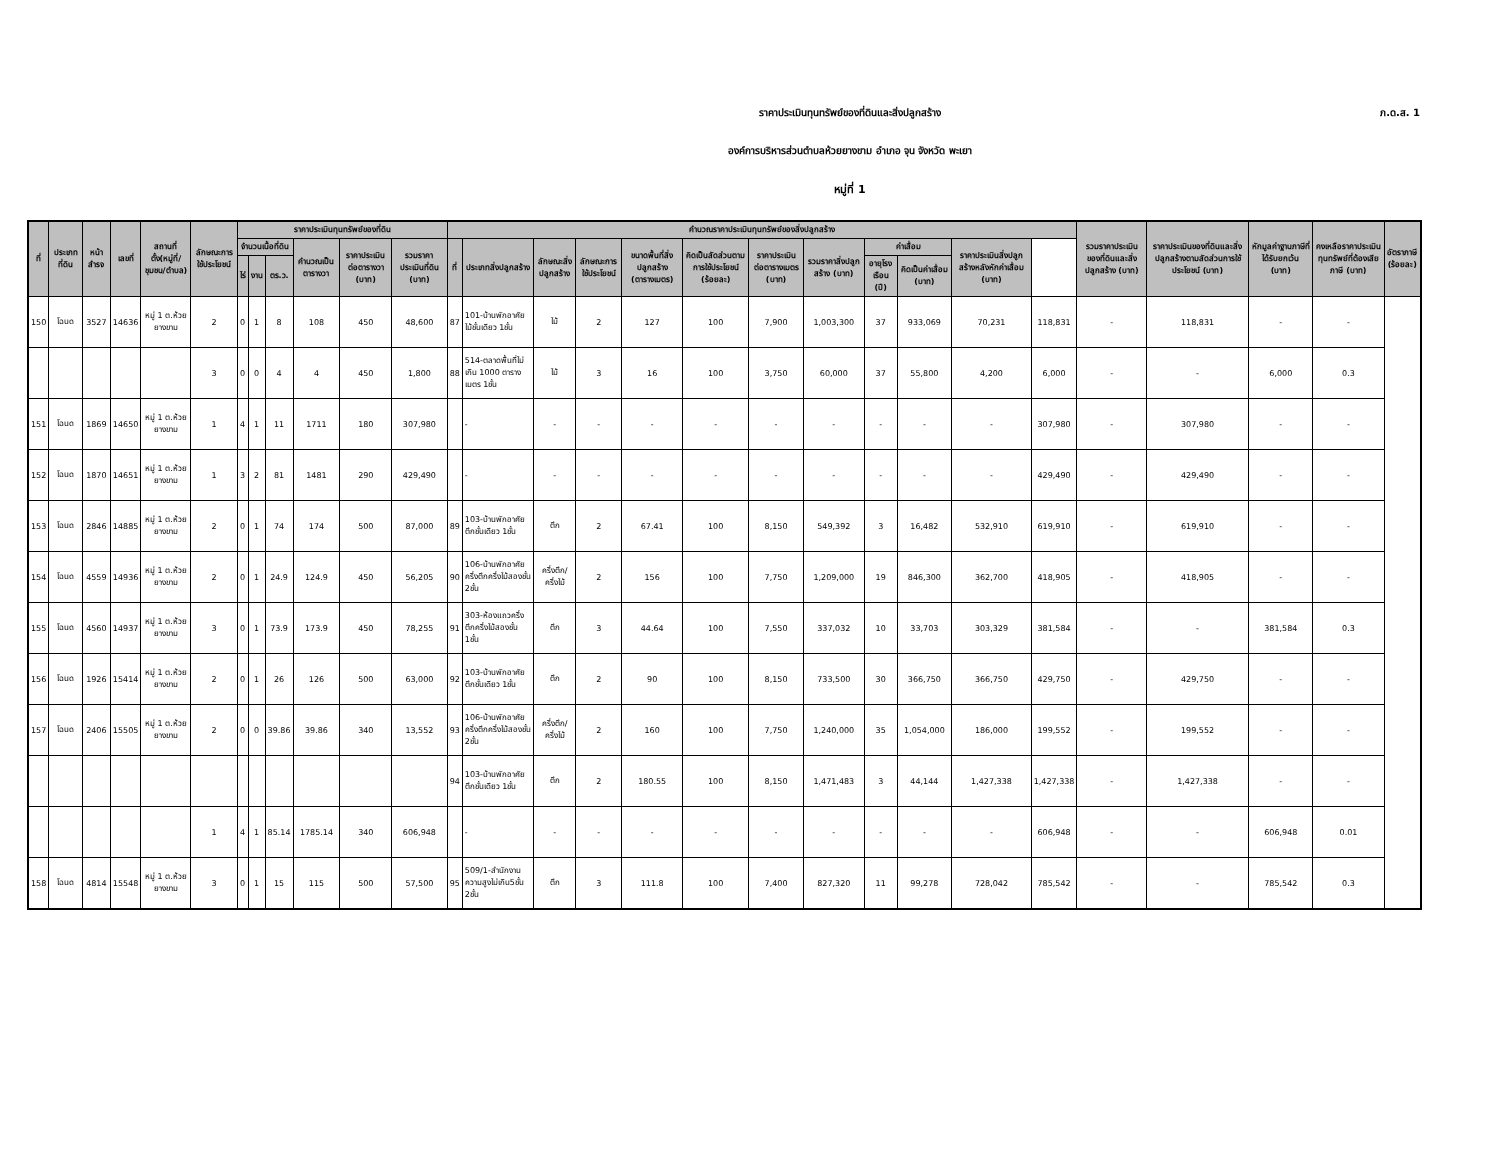ภ.ด.ส. 1
ราคาประเมินทุนทรัพย์ของที่ดินและสิ่งปลูกสร้าง
องค์การบริหารส่วนตำบลห้วยยางขาม อำเภอ จุน จังหวัด พะเยา
หมู่ที่ 1
| ที่ | ประเภทที่ดิน | หน้าสำรจ | เลขที่ | สถานที่ตั้ง(หมู่ที่/ชุมชน/ตำบล) | ลักษณะการใช้ประโยชน์ | ราคาประเมินทุนทรัพย์ของที่ดิน | | | | | | คำนวณราคาประเมินทุนทรัพย์ของสิ่งปลูกสร้าง | | | | | | | | | | | | รวมราคาประเมินของที่ดินและสิ่งปลูกสร้าง (บาท) | ราคาประเมินของที่ดินและสิ่งปลูกสร้างตามสัดส่วนการใช้ประโยชน์ (บาท) | หักมูลค่าฐานภาษีที่ได้รับยกเว้น (บาท) | คงเหลือราคาประเมินทุนทรัพย์ที่ต้องเสียภาษี (บาท) | อัตราภาษี (ร้อยละ) |
| --- | --- | --- | --- | --- | --- | --- | --- | --- | --- | --- | --- | --- | --- | --- | --- | --- | --- | --- | --- | --- | --- | --- | --- | --- | --- | --- | --- | --- |
| | | | | | | จำนวนเนื้อที่ดิน | | | คำนวณเป็นตารางวา | ราคาประเมินต่อตารางวา (บาท) | รวมราคาประเมินที่ดิน (บาท) | ที่ | ประเภทสิ่งปลูกสร้าง | ลักษณะสิ่งปลูกสร้าง | ลักษณะการใช้ประโยชน์ | ขนาดพื้นที่สิ่งปลูกสร้าง (ตารางเมตร) | คิดเป็นสัดส่วนตามการใช้ประโยชน์ (ร้อยละ) | ราคาประเมินต่อตารางเมตร (บาท) | รวมราคาสิ่งปลูกสร้าง (บาท) | ค่าเสื่อม | | ราคาประเมินสิ่งปลูกสร้างหลังหักค่าเสื่อม (บาท) | | | | | | |
| | | | | | | ไร่ | งาน | ตร.ว. | | | | | | | | | | | | อายุโรงเรือน (ปี) | คิดเป็นค่าเสื่อม (บาท) | | | | | | | |
| 150 | โฉนด | 3527 | 14636 | หมู่ 1 ต.ห้วยยางขาม | 2 | 0 | 1 | 8 | 108 | 450 | 48,600 | 87 | 101-บ้านพักอาศัยไม้ชั้นเดียว 1ชั้น | ไม้ | 2 | 127 | 100 | 7,900 | 1,003,300 | 37 | 933,069 | 70,231 | 118,831 | - | 118,831 | - | - | |
| | | | | | 3 | 0 | 0 | 4 | 4 | 450 | 1,800 | 88 | 514-ตลาดพื้นที่ไม่เกิน 1000 ตารางเมตร 1ชั้น | ไม้ | 3 | 16 | 100 | 3,750 | 60,000 | 37 | 55,800 | 4,200 | 6,000 | - | - | 6,000 | 0.3 | |
| 151 | โฉนด | 1869 | 14650 | หมู่ 1 ต.ห้วยยางขาม | 1 | 4 | 1 | 11 | 1711 | 180 | 307,980 | | - | - | - | - | - | - | - | - | - | - | 307,980 | - | 307,980 | - | - | |
| 152 | โฉนด | 1870 | 14651 | หมู่ 1 ต.ห้วยยางขาม | 1 | 3 | 2 | 81 | 1481 | 290 | 429,490 | | - | - | - | - | - | - | - | - | - | - | 429,490 | - | 429,490 | - | - | |
| 153 | โฉนด | 2846 | 14885 | หมู่ 1 ต.ห้วยยางขาม | 2 | 0 | 1 | 74 | 174 | 500 | 87,000 | 89 | 103-บ้านพักอาศัยตึกชั้นเดียว 1ชั้น | ตึก | 2 | 67.41 | 100 | 8,150 | 549,392 | 3 | 16,482 | 532,910 | 619,910 | - | 619,910 | - | - | |
| 154 | โฉนด | 4559 | 14936 | หมู่ 1 ต.ห้วยยางขาม | 2 | 0 | 1 | 24.9 | 124.9 | 450 | 56,205 | 90 | 106-บ้านพักอาศัยครึ่งตึกครึ่งไม้สองชั้น 2ชั้น | ครึ่งตึก/ครึ่งไม้ | 2 | 156 | 100 | 7,750 | 1,209,000 | 19 | 846,300 | 362,700 | 418,905 | - | 418,905 | - | - | |
| 155 | โฉนด | 4560 | 14937 | หมู่ 1 ต.ห้วยยางขาม | 3 | 0 | 1 | 73.9 | 173.9 | 450 | 78,255 | 91 | 303-ห้องแถวครึ่งตึกครึ่งไม้สองชั้น 1ชั้น | ตึก | 3 | 44.64 | 100 | 7,550 | 337,032 | 10 | 33,703 | 303,329 | 381,584 | - | - | 381,584 | 0.3 | |
| 156 | โฉนด | 1926 | 15414 | หมู่ 1 ต.ห้วยยางขาม | 2 | 0 | 1 | 26 | 126 | 500 | 63,000 | 92 | 103-บ้านพักอาศัยตึกชั้นเดียว 1ชั้น | ตึก | 2 | 90 | 100 | 8,150 | 733,500 | 30 | 366,750 | 366,750 | 429,750 | - | 429,750 | - | - | |
| 157 | โฉนด | 2406 | 15505 | หมู่ 1 ต.ห้วยยางขาม | 2 | 0 | 0 | 39.86 | 39.86 | 340 | 13,552 | 93 | 106-บ้านพักอาศัยครึ่งตึกครึ่งไม้สองชั้น 2ชั้น | ครึ่งตึก/ครึ่งไม้ | 2 | 160 | 100 | 7,750 | 1,240,000 | 35 | 1,054,000 | 186,000 | 199,552 | - | 199,552 | - | - | |
| | | | | | | | | | | | | 94 | 103-บ้านพักอาศัยตึกชั้นเดียว 1ชั้น | ตึก | 2 | 180.55 | 100 | 8,150 | 1,471,483 | 3 | 44,144 | 1,427,338 | 1,427,338 | - | 1,427,338 | - | - | |
| | | | | | 1 | 4 | 1 | 85.14 | 1785.14 | 340 | 606,948 | | - | - | - | - | - | - | - | - | - | - | 606,948 | - | - | 606,948 | 0.01 | |
| 158 | โฉนด | 4814 | 15548 | หมู่ 1 ต.ห้วยยางขาม | 3 | 0 | 1 | 15 | 115 | 500 | 57,500 | 95 | 509/1-สำนักงานความสูงไม่เกิน5ชั้น 2ชั้น | ตึก | 3 | 111.8 | 100 | 7,400 | 827,320 | 11 | 99,278 | 728,042 | 785,542 | - | - | 785,542 | 0.3 | |